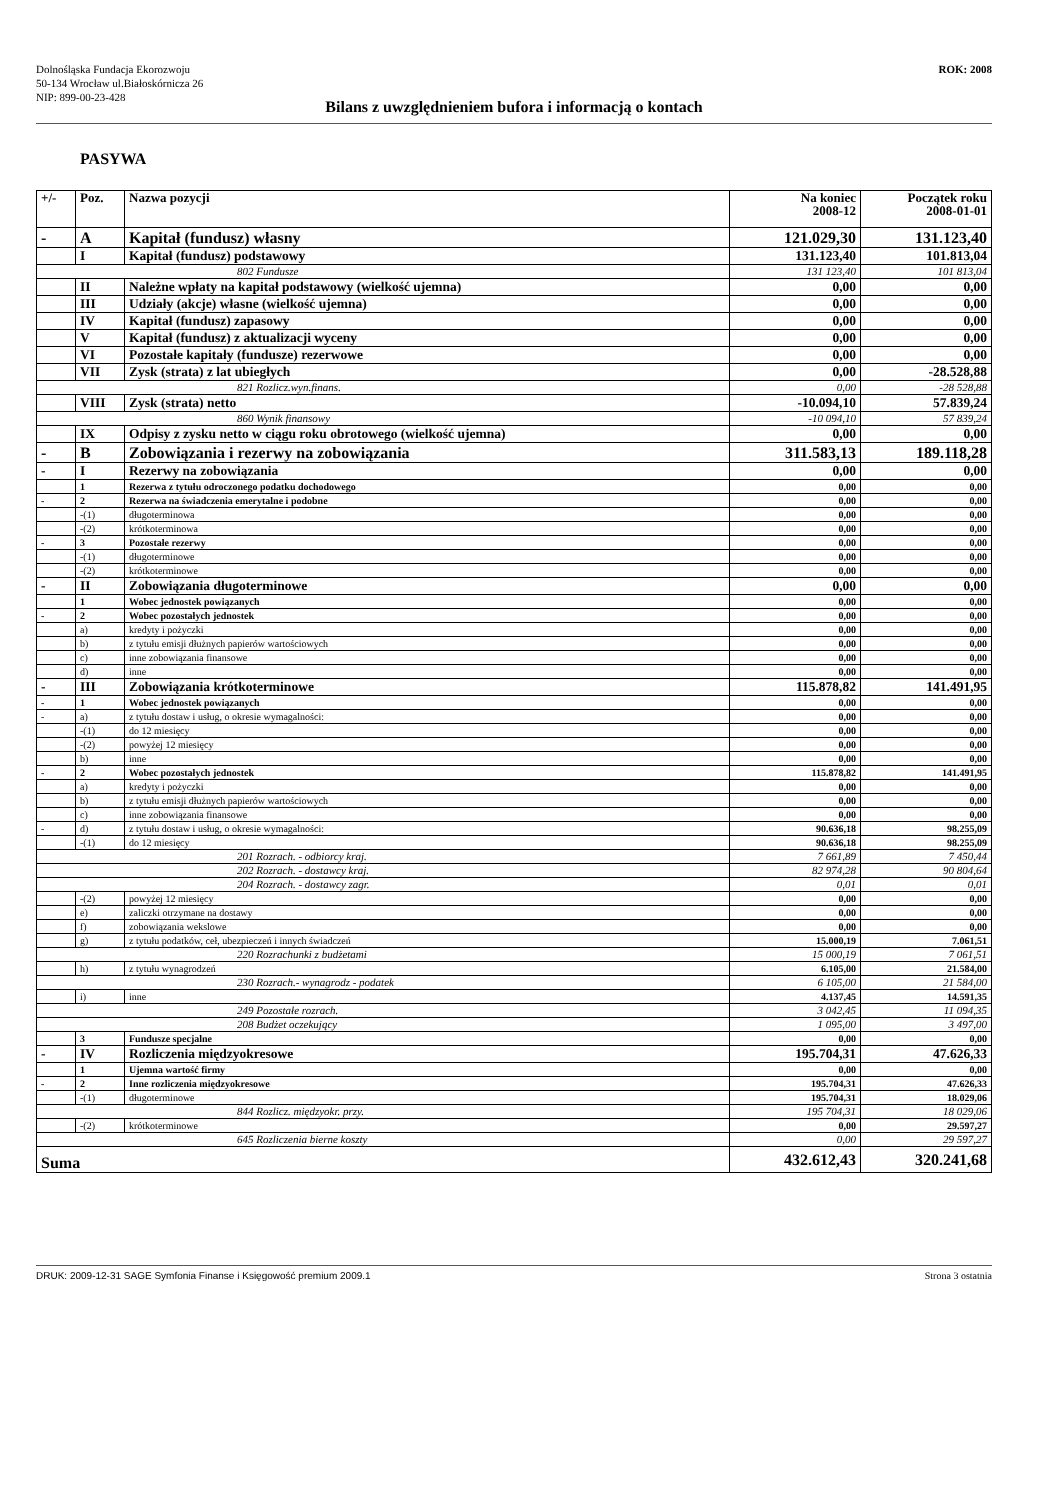ROK: 2008
Dolnośląska Fundacja Ekorozwoju
50-134 Wrocław ul.Białoskórnicza 26
NIP: 899-00-23-428
Bilans z uwzględnieniem bufora i informacją o kontach
PASYWA
| +/- | Poz. | Nazwa pozycji | Na koniec 2008-12 | Początek roku 2008-01-01 |
| --- | --- | --- | --- | --- |
| - | A | Kapitał (fundusz) własny | 121.029,30 | 131.123,40 |
| | I | Kapitał (fundusz) podstawowy | 131.123,40 | 101.813,04 |
| 802 Fundusze | | | 131 123,40 | 101 813,04 |
| | II | Należne wpłaty na kapitał podstawowy (wielkość ujemna) | 0,00 | 0,00 |
| | III | Udziały (akcje) własne (wielkość ujemna) | 0,00 | 0,00 |
| | IV | Kapitał (fundusz) zapasowy | 0,00 | 0,00 |
| | V | Kapitał (fundusz) z aktualizacji wyceny | 0,00 | 0,00 |
| | VI | Pozostałe kapitały (fundusze) rezerwowe | 0,00 | 0,00 |
| | VII | Zysk (strata) z lat ubiegłych | 0,00 | -28.528,88 |
| 821 Rozlicz.wyn.finans. | | | 0,00 | -28 528,88 |
| | VIII | Zysk (strata) netto | -10.094,10 | 57.839,24 |
| 860 Wynik finansowy | | | -10 094,10 | 57 839,24 |
| | IX | Odpisy z zysku netto w ciągu roku obrotowego (wielkość ujemna) | 0,00 | 0,00 |
| - | B | Zobowiązania i rezerwy na zobowiązania | 311.583,13 | 189.118,28 |
| - | I | Rezerwy na zobowiązania | 0,00 | 0,00 |
| | 1 | Rezerwa z tytułu odroczonego podatku dochodowego | 0,00 | 0,00 |
| - | 2 | Rezerwa na świadczenia emerytalne i podobne | 0,00 | 0,00 |
| | -(1) | długoterminowa | 0,00 | 0,00 |
| | -(2) | krótkoterminowa | 0,00 | 0,00 |
| - | 3 | Pozostałe rezerwy | 0,00 | 0,00 |
| | -(1) | długoterminowe | 0,00 | 0,00 |
| | -(2) | krótkoterminowe | 0,00 | 0,00 |
| - | II | Zobowiązania długoterminowe | 0,00 | 0,00 |
| | 1 | Wobec jednostek powiązanych | 0,00 | 0,00 |
| - | 2 | Wobec pozostałych jednostek | 0,00 | 0,00 |
| | a) | kredyty i pożyczki | 0,00 | 0,00 |
| | b) | z tytułu emisji dłużnych papierów wartościowych | 0,00 | 0,00 |
| | c) | inne zobowiązania finansowe | 0,00 | 0,00 |
| | d) | inne | 0,00 | 0,00 |
| - | III | Zobowiązania krótkoterminowe | 115.878,82 | 141.491,95 |
| - | 1 | Wobec jednostek powiązanych | 0,00 | 0,00 |
| - | a) | z tytułu dostaw i usług, o okresie wymagalności: | 0,00 | 0,00 |
| | -(1) | do 12 miesięcy | 0,00 | 0,00 |
| | -(2) | powyżej 12 miesięcy | 0,00 | 0,00 |
| | b) | inne | 0,00 | 0,00 |
| - | 2 | Wobec pozostałych jednostek | 115.878,82 | 141.491,95 |
| | a) | kredyty i pożyczki | 0,00 | 0,00 |
| | b) | z tytułu emisji dłużnych papierów wartościowych | 0,00 | 0,00 |
| | c) | inne zobowiązania finansowe | 0,00 | 0,00 |
| - | d) | z tytułu dostaw i usług, o okresie wymagalności: | 90.636,18 | 98.255,09 |
| | -(1) | do 12 miesięcy | 90.636,18 | 98.255,09 |
| 201 Rozrach. - odbiorcy kraj. | | | 7 661,89 | 7 450,44 |
| 202 Rozrach. - dostawcy kraj. | | | 82 974,28 | 90 804,64 |
| 204 Rozrach. - dostawcy zagr. | | | 0,01 | 0,01 |
| | -(2) | powyżej 12 miesięcy | 0,00 | 0,00 |
| | e) | zaliczki otrzymane na dostawy | 0,00 | 0,00 |
| | f) | zobowiązania wekslowe | 0,00 | 0,00 |
| | g) | z tytułu podatków, ceł, ubezpieczeń i innych świadczeń | 15.000,19 | 7.061,51 |
| 220 Rozrachunki z budżetami | | | 15 000,19 | 7 061,51 |
| | h) | z tytułu wynagrodzeń | 6.105,00 | 21.584,00 |
| 230 Rozrach.- wynagrodz - podatek | | | 6 105,00 | 21 584,00 |
| | i) | inne | 4.137,45 | 14.591,35 |
| 249 Pozostałe rozrach. | | | 3 042,45 | 11 094,35 |
| 208 Budżet oczekujący | | | 1 095,00 | 3 497,00 |
| | 3 | Fundusze specjalne | 0,00 | 0,00 |
| - | IV | Rozliczenia międzyokresowe | 195.704,31 | 47.626,33 |
| | 1 | Ujemna wartość firmy | 0,00 | 0,00 |
| - | 2 | Inne rozliczenia międzyokresowe | 195.704,31 | 47.626,33 |
| | -(1) | długoterminowe | 195.704,31 | 18.029,06 |
| 844 Rozlicz. międzyokr. przy. | | | 195 704,31 | 18 029,06 |
| | -(2) | krótkoterminowe | 0,00 | 29.597,27 |
| 645 Rozliczenia bierne koszty | | | 0,00 | 29 597,27 |
| Suma | | | 432.612,43 | 320.241,68 |
Strona 3 ostatnia DRUK: 2009-12-31 SAGE Symfonia Finanse i Księgowość premium 2009.1